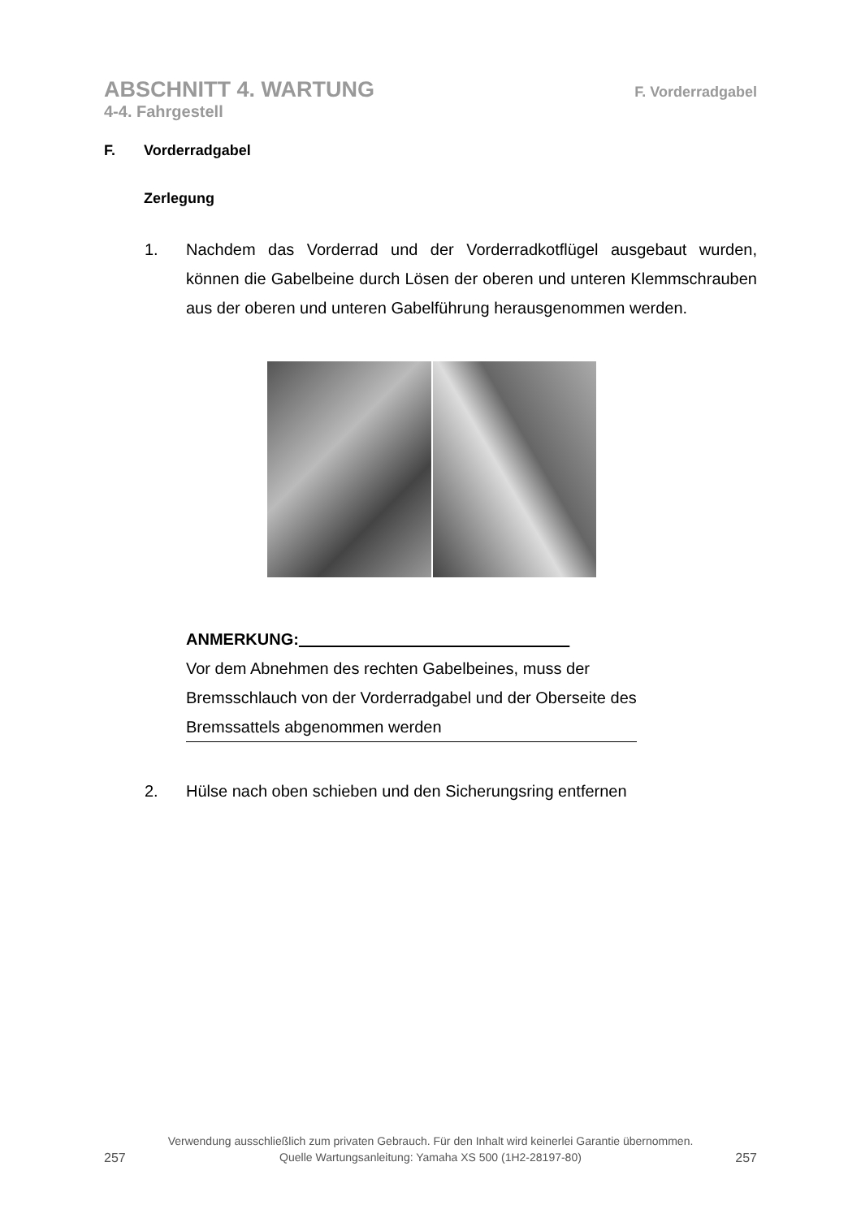ABSCHNITT 4. WARTUNG F. Vorderradgabel
4-4. Fahrgestell
F. Vorderradgabel
Zerlegung
1. Nachdem das Vorderrad und der Vorderradkotflügel ausgebaut wurden, können die Gabelbeine durch Lösen der oberen und unteren Klemm­schrauben aus der oberen und unteren Gabelführung herausgenommen werden.
ANMERKUNG:
Vor dem Abnehmen des rechten Gabelbeines, muss der Bremsschlauch von der Vorderradgabel und der Obersei­te des Bremssattels abgenommen werden
2. Hülse nach oben schieben und den Sicherungsring entfernen
257
Verwendung ausschließlich zum privaten Gebrauch. Für den Inhalt wird keinerlei Garantie übernommen.
Quelle Wartungsanleitung: Yamaha XS 500 (1H2-28197-80)
257